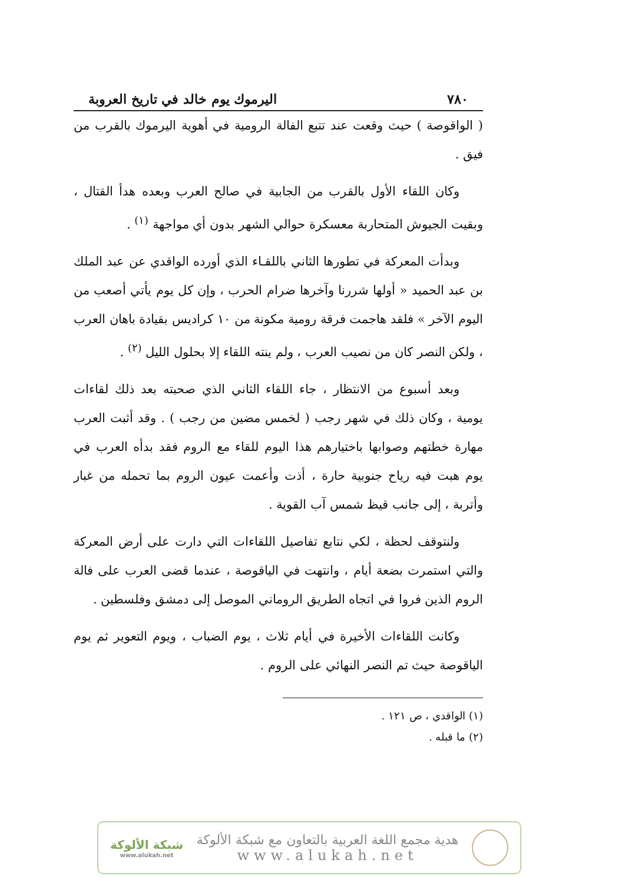٧٨٠ اليرموك يوم خالد في تاريخ العروبة
( الواقوصة ) حيث وقعت عند تتبع الفالة الرومية في أهوية اليرموك بالقرب من فيق .
وكان اللقاء الأول بالقرب من الجابية في صالح العرب وبعده هدأ القتال ، وبقيت الجيوش المتحاربة معسكرة حوالي الشهر بدون أي مواجهة <sup>(١)</sup> .
وبدأت المعركة في تطورها الثاني باللقـاء الذي أورده الواقدي عن عبد الملك بن عبد الحميد « أولها شررنا وآخرها ضرام الحرب ، وإن كل يوم يأتي أصعب من اليوم الآخر » فلقد هاجمت فرقة رومية مكونة من ١٠ كراديس بقيادة باهان العرب ، ولكن النصر كان من نصيب العرب ، ولم ينته اللقاء إلا بحلول الليل <sup>(٢)</sup> .
وبعد أسبوع من الانتظار ، جاء اللقاء الثاني الذي صحبته بعد ذلك لقاءات يومية ، وكان ذلك في شهر رجب ( لخمس مضين من رجب ) . وقد أثبت العرب مهارة خطتهم وصوابها باختيارهم هذا اليوم للقاء مع الروم فقد بدأه العرب في يوم هبت فيه رياح جنوبية حارة ، أذت وأعمت عيون الروم بما تحمله من غبار وأتربة ، إلى جانب قيظ شمس آب القوية .
ولنتوقف لحظة ، لكي نتابع تفاصيل اللقاءات التي دارت على أرض المعركة والتي استمرت بضعة أيام ، وانتهت في الياقوصة ، عندما قضى العرب على فالة الروم الذين فروا في اتجاه الطريق الروماني الموصل إلى دمشق وفلسطين .
وكانت اللقاءات الأخيرة في أيام ثلاث ، يوم الضباب ، ويوم التعوير ثم يوم الياقوصة حيث تم النصر النهائي على الروم .
(١) الواقدي ، ص ١٢١ .
(٢) ما قبله .
هدية مجمع اللغة العربية بالتعاون مع شبكة الألوكة
www.alukah.net
شبكة الألوكة
www.alukah.net